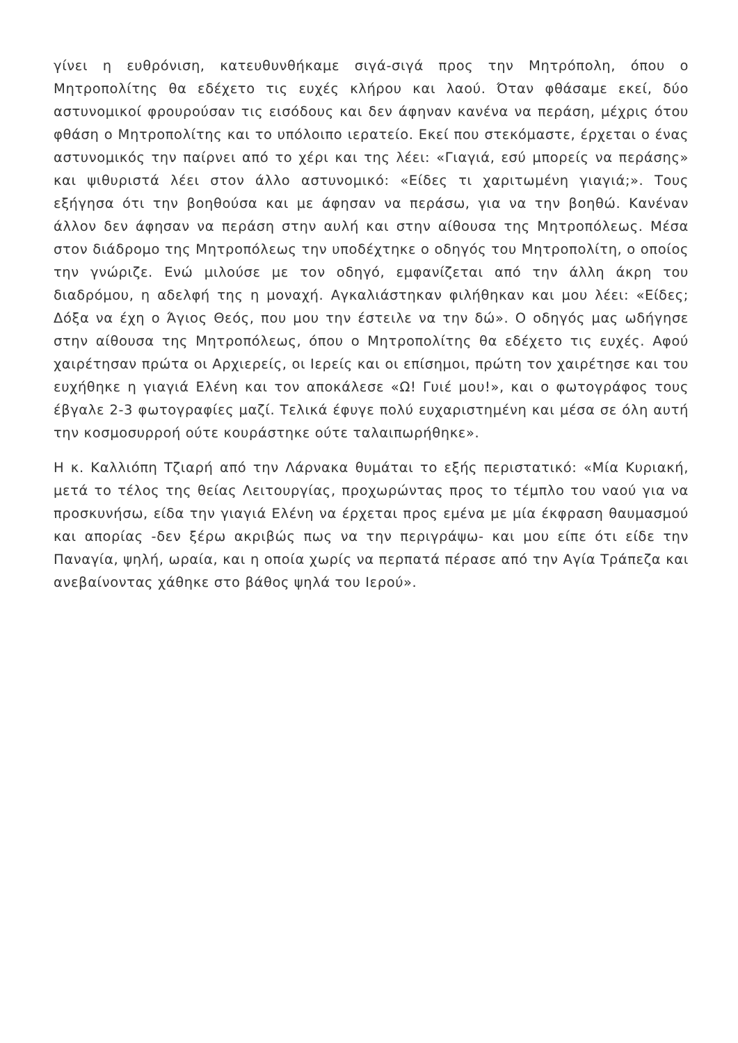γίνει η ευθρόνιση, κατευθυνθήκαμε σιγά-σιγά προς την Μητρόπολη, όπου ο Μητροπολίτης θα εδέχετο τις ευχές κλήρου και λαού. Όταν φθάσαμε εκεί, δύο αστυνομικοί φρουρούσαν τις εισόδους και δεν άφηναν κανένα να περάση, μέχρις ότου φθάση ο Μητροπολίτης και το υπόλοιπο ιερατείο. Εκεί που στεκόμαστε, έρχεται ο ένας αστυνομικός την παίρνει από το χέρι και της λέει: «Γιαγιά, εσύ μπορείς να περάσης» και ψιθυριστά λέει στον άλλο αστυνομικό: «Είδες τι χαριτωμένη γιαγιά;». Τους εξήγησα ότι την βοηθούσα και με άφησαν να περάσω, για να την βοηθώ. Κανέναν άλλον δεν άφησαν να περάση στην αυλή και στην αίθουσα της Μητροπόλεως. Μέσα στον διάδρομο της Μητροπόλεως την υποδέχτηκε ο οδηγός του Μητροπολίτη, ο οποίος την γνώριζε. Ενώ μιλούσε με τον οδηγό, εμφανίζεται από την άλλη άκρη του διαδρόμου, η αδελφή της η μοναχή. Αγκαλιάστηκαν φιλήθηκαν και μου λέει: «Είδες; Δόξα να έχη ο Άγιος Θεός, που μου την έστειλε να την δώ». Ο οδηγός μας ωδήγησε στην αίθουσα της Μητροπόλεως, όπου ο Μητροπολίτης θα εδέχετο τις ευχές. Αφού χαιρέτησαν πρώτα οι Αρχιερείς, οι Ιερείς και οι επίσημοι, πρώτη τον χαιρέτησε και του ευχήθηκε η γιαγιά Ελένη και τον αποκάλεσε «Ω! Γυιέ μου!», και ο φωτογράφος τους έβγαλε 2-3 φωτογραφίες μαζί. Τελικά έφυγε πολύ ευχαριστημένη και μέσα σε όλη αυτή την κοσμοσυρροή ούτε κουράστηκε ούτε ταλαιπωρήθηκε».
Η κ. Καλλιόπη Τζιαρή από την Λάρνακα θυμάται το εξής περιστατικό: «Μία Κυριακή, μετά το τέλος της θείας Λειτουργίας, προχωρώντας προς το τέμπλο του ναού για να προσκυνήσω, είδα την γιαγιά Ελένη να έρχεται προς εμένα με μία έκφραση θαυμασμού και απορίας -δεν ξέρω ακριβώς πως να την περιγράψω- και μου είπε ότι είδε την Παναγία, ψηλή, ωραία, και η οποία χωρίς να περπατά πέρασε από την Αγία Τράπεζα και ανεβαίνοντας χάθηκε στο βάθος ψηλά του Ιερού».